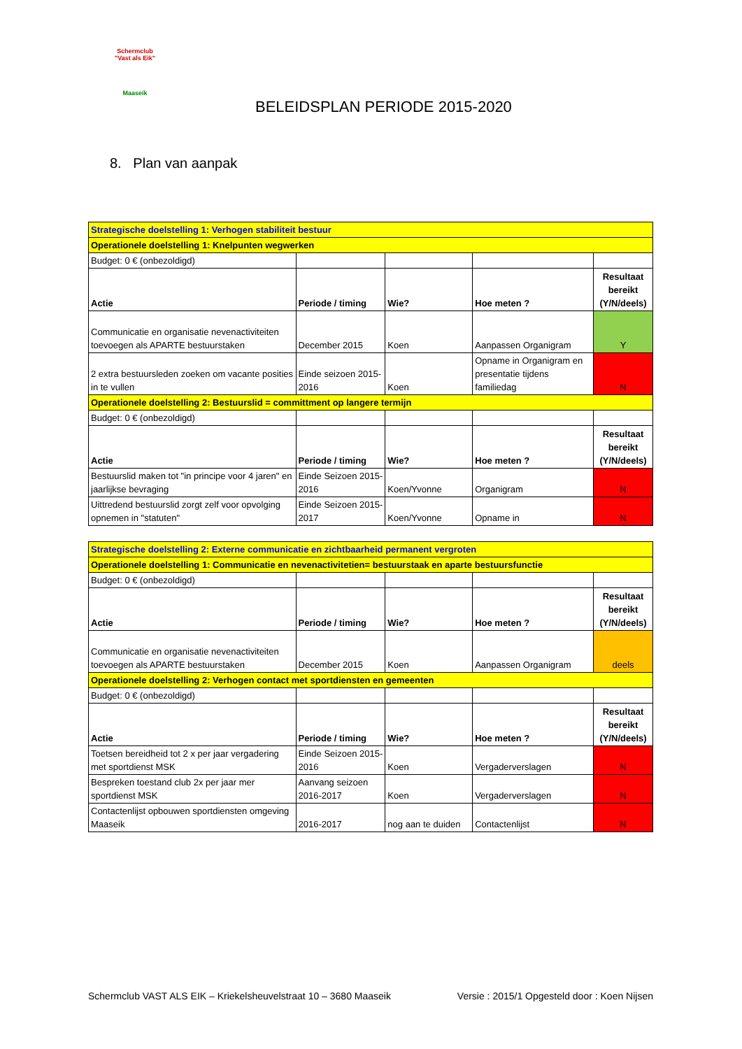Schermclub
"Vast als Eik"
Maaseik
BELEIDSPLAN PERIODE 2015-2020
8. Plan van aanpak
| Strategische doelstelling 1: Verhogen stabiliteit bestuur | | | | |
| Operationele doelstelling 1: Knelpunten wegwerken | | | | |
| Budget: 0 € (onbezoldigd) | | | | |
| Actie | Periode / timing | Wie? | Hoe meten ? | Resultaat bereikt (Y/N/deels) |
| Communicatie en organisatie nevenactiviteiten toevoegen als APARTE bestuurstaken | December 2015 | Koen | Aanpassen Organigram | Y |
| 2 extra bestuursleden zoeken om vacante posities in te vullen | Einde seizoen 2015-2016 | Koen | Opname in Organigram en presentatie tijdens familiedag | N |
| Operationele doelstelling 2: Bestuurslid = committment op langere termijn | | | | |
| Budget: 0 € (onbezoldigd) | | | | |
| Actie | Periode / timing | Wie? | Hoe meten ? | Resultaat bereikt (Y/N/deels) |
| Bestuurslid maken tot "in principe voor 4 jaren" en jaarlijkse bevraging | Einde Seizoen 2015-2016 | Koen/Yvonne | Organigram | N |
| Uittredend bestuurslid zorgt zelf voor opvolging opnemen in "statuten" | Einde Seizoen 2015-2017 | Koen/Yvonne | Opname in | N |
| Strategische doelstelling 2: Externe communicatie en zichtbaarheid permanent vergroten | | | | |
| Operationele doelstelling 1: Communicatie en nevenactivitetien= bestuurstaak en aparte bestuursfunctie | | | | |
| Budget: 0 € (onbezoldigd) | | | | |
| Actie | Periode / timing | Wie? | Hoe meten ? | Resultaat bereikt (Y/N/deels) |
| Communicatie en organisatie nevenactiviteiten toevoegen als APARTE bestuurstaken | December 2015 | Koen | Aanpassen Organigram | deels |
| Operationele doelstelling 2: Verhogen contact met sportdiensten en gemeenten | | | | |
| Budget: 0 € (onbezoldigd) | | | | |
| Actie | Periode / timing | Wie? | Hoe meten ? | Resultaat bereikt (Y/N/deels) |
| Toetsen bereidheid tot 2 x per jaar vergadering met sportdienst MSK | Einde Seizoen 2015-2016 | Koen | Vergaderverslagen | N |
| Bespreken toestand club 2x per jaar mer sportdienst MSK | Aanvang seizoen 2016-2017 | Koen | Vergaderverslagen | N |
| Contactenlijst opbouwen sportdiensten omgeving Maaseik | 2016-2017 | nog aan te duiden | Contactenlijst | N |
Schermclub VAST ALS EIK – Kriekelsheuvelstraat 10 – 3680 Maaseik Versie : 2015/1 Opgesteld door : Koen Nijsen